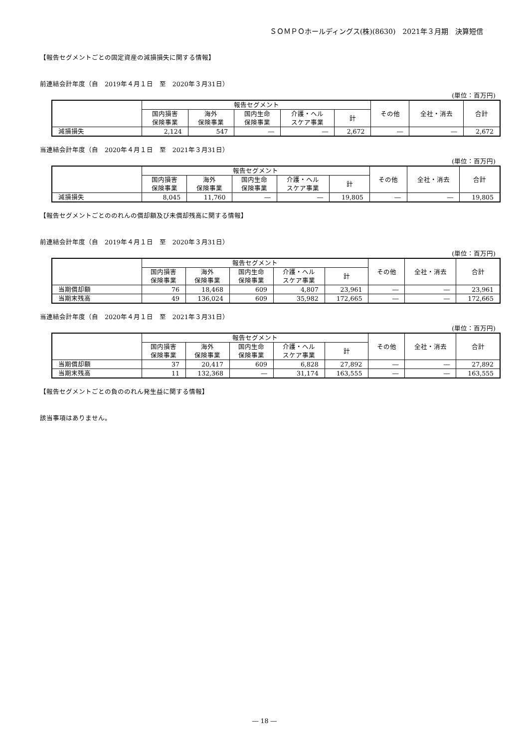ＳＯＭＰＯホールディングス(株)(8630)　2021年３月期　決算短信
【報告セグメントごとの固定資産の減損損失に関する情報】
前連結会計年度（自　2019年４月１日　至　2020年３月31日）
(単位：百万円)
| | 報告セグメント | | | | | その他 | 全社・消去 | 合計 |
| --- | --- | --- | --- | --- | --- | --- | --- | --- |
| | 国内損害 保険事業 | 海外 保険事業 | 国内生命 保険事業 | 介護・ヘル スケア事業 | 計 | | | |
| 減損損失 | 2,124 | 547 | ― | ― | 2,672 | ― | ― | 2,672 |
当連結会計年度（自　2020年４月１日　至　2021年３月31日）
(単位：百万円)
| | 報告セグメント | | | | | その他 | 全社・消去 | 合計 |
| --- | --- | --- | --- | --- | --- | --- | --- | --- |
| | 国内損害 保険事業 | 海外 保険事業 | 国内生命 保険事業 | 介護・ヘル スケア事業 | 計 | | | |
| 減損損失 | 8,045 | 11,760 | ― | ― | 19,805 | ― | ― | 19,805 |
【報告セグメントごとののれんの償却額及び未償却残高に関する情報】
前連結会計年度（自　2019年４月１日　至　2020年３月31日）
(単位：百万円)
| | 報告セグメント | | | | | その他 | 全社・消去 | 合計 |
| --- | --- | --- | --- | --- | --- | --- | --- | --- |
| | 国内損害 保険事業 | 海外 保険事業 | 国内生命 保険事業 | 介護・ヘル スケア事業 | 計 | | | |
| 当期償却額 | 76 | 18,468 | 609 | 4,807 | 23,961 | ― | ― | 23,961 |
| 当期末残高 | 49 | 136,024 | 609 | 35,982 | 172,665 | ― | ― | 172,665 |
当連結会計年度（自　2020年４月１日　至　2021年３月31日）
(単位：百万円)
| | 報告セグメント | | | | | その他 | 全社・消去 | 合計 |
| --- | --- | --- | --- | --- | --- | --- | --- | --- |
| | 国内損害 保険事業 | 海外 保険事業 | 国内生命 保険事業 | 介護・ヘル スケア事業 | 計 | | | |
| 当期償却額 | 37 | 20,417 | 609 | 6,828 | 27,892 | ― | ― | 27,892 |
| 当期末残高 | 11 | 132,368 | ― | 31,174 | 163,555 | ― | ― | 163,555 |
【報告セグメントごとの負ののれん発生益に関する情報】
該当事項はありません。
― 18 ―